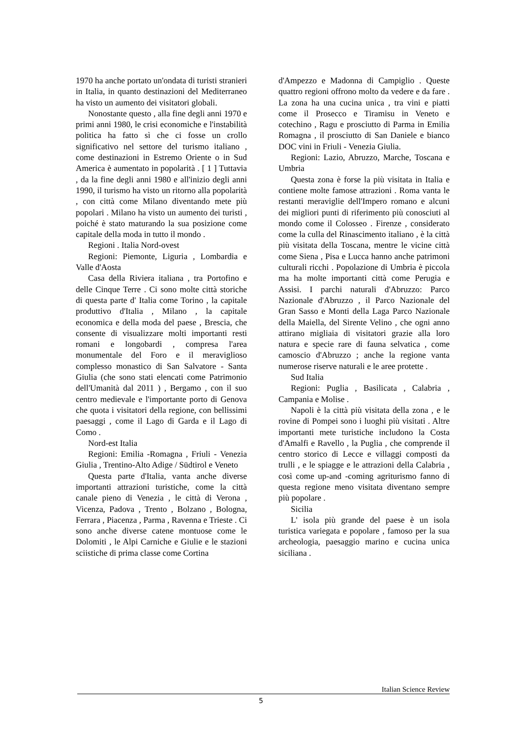1970 ha anche portato un'ondata di turisti stranieri in Italia, in quanto destinazioni del Mediterraneo ha visto un aumento dei visitatori globali.
Nonostante questo , alla fine degli anni 1970 e primi anni 1980, le crisi economiche e l'instabilità politica ha fatto sì che ci fosse un crollo significativo nel settore del turismo italiano , come destinazioni in Estremo Oriente o in Sud America è aumentato in popolarità . [ 1 ] Tuttavia , da la fine degli anni 1980 e all'inizio degli anni 1990, il turismo ha visto un ritorno alla popolarità , con città come Milano diventando mete più popolari . Milano ha visto un aumento dei turisti , poiché è stato maturando la sua posizione come capitale della moda in tutto il mondo .
Regioni . Italia Nord-ovest
Regioni: Piemonte, Liguria , Lombardia e Valle d'Aosta
Casa della Riviera italiana , tra Portofino e delle Cinque Terre . Ci sono molte città storiche di questa parte d' Italia come Torino , la capitale produttivo d'Italia , Milano , la capitale economica e della moda del paese , Brescia, che consente di visualizzare molti importanti resti romani e longobardi , compresa l'area monumentale del Foro e il meraviglioso complesso monastico di San Salvatore - Santa Giulia (che sono stati elencati come Patrimonio dell'Umanità dal 2011 ) , Bergamo , con il suo centro medievale e l'importante porto di Genova che quota i visitatori della regione, con bellissimi paesaggi , come il Lago di Garda e il Lago di Como .
Nord-est Italia
Regioni: Emilia -Romagna , Friuli - Venezia Giulia , Trentino-Alto Adige / Südtirol e Veneto
Questa parte d'Italia, vanta anche diverse importanti attrazioni turistiche, come la città canale pieno di Venezia , le città di Verona , Vicenza, Padova , Trento , Bolzano , Bologna, Ferrara , Piacenza , Parma , Ravenna e Trieste . Ci sono anche diverse catene montuose come le Dolomiti , le Alpi Carniche e Giulie e le stazioni sciistiche di prima classe come Cortina
d'Ampezzo e Madonna di Campiglio . Queste quattro regioni offrono molto da vedere e da fare . La zona ha una cucina unica , tra vini e piatti come il Prosecco e Tiramisu in Veneto e cotechino , Ragu e prosciutto di Parma in Emilia Romagna , il prosciutto di San Daniele e bianco DOC vini in Friuli - Venezia Giulia.
Regioni: Lazio, Abruzzo, Marche, Toscana e Umbria
Questa zona è forse la più visitata in Italia e contiene molte famose attrazioni . Roma vanta le restanti meraviglie dell'Impero romano e alcuni dei migliori punti di riferimento più conosciuti al mondo come il Colosseo . Firenze , considerato come la culla del Rinascimento italiano , è la città più visitata della Toscana, mentre le vicine città come Siena , Pisa e Lucca hanno anche patrimoni culturali ricchi . Popolazione di Umbria è piccola ma ha molte importanti città come Perugia e Assisi. I parchi naturali d'Abruzzo: Parco Nazionale d'Abruzzo , il Parco Nazionale del Gran Sasso e Monti della Laga Parco Nazionale della Maiella, del Sirente Velino , che ogni anno attirano migliaia di visitatori grazie alla loro natura e specie rare di fauna selvatica , come camoscio d'Abruzzo ; anche la regione vanta numerose riserve naturali e le aree protette .
Sud Italia
Regioni: Puglia , Basilicata , Calabria , Campania e Molise .
Napoli è la città più visitata della zona , e le rovine di Pompei sono i luoghi più visitati . Altre importanti mete turistiche includono la Costa d'Amalfi e Ravello , la Puglia , che comprende il centro storico di Lecce e villaggi composti da trulli , e le spiagge e le attrazioni della Calabria , così come up-and -coming agriturismo fanno di questa regione meno visitata diventano sempre più popolare .
Sicilia
L' isola più grande del paese è un isola turistica variegata e popolare , famoso per la sua archeologia, paesaggio marino e cucina unica siciliana .
Italian Science Review
5